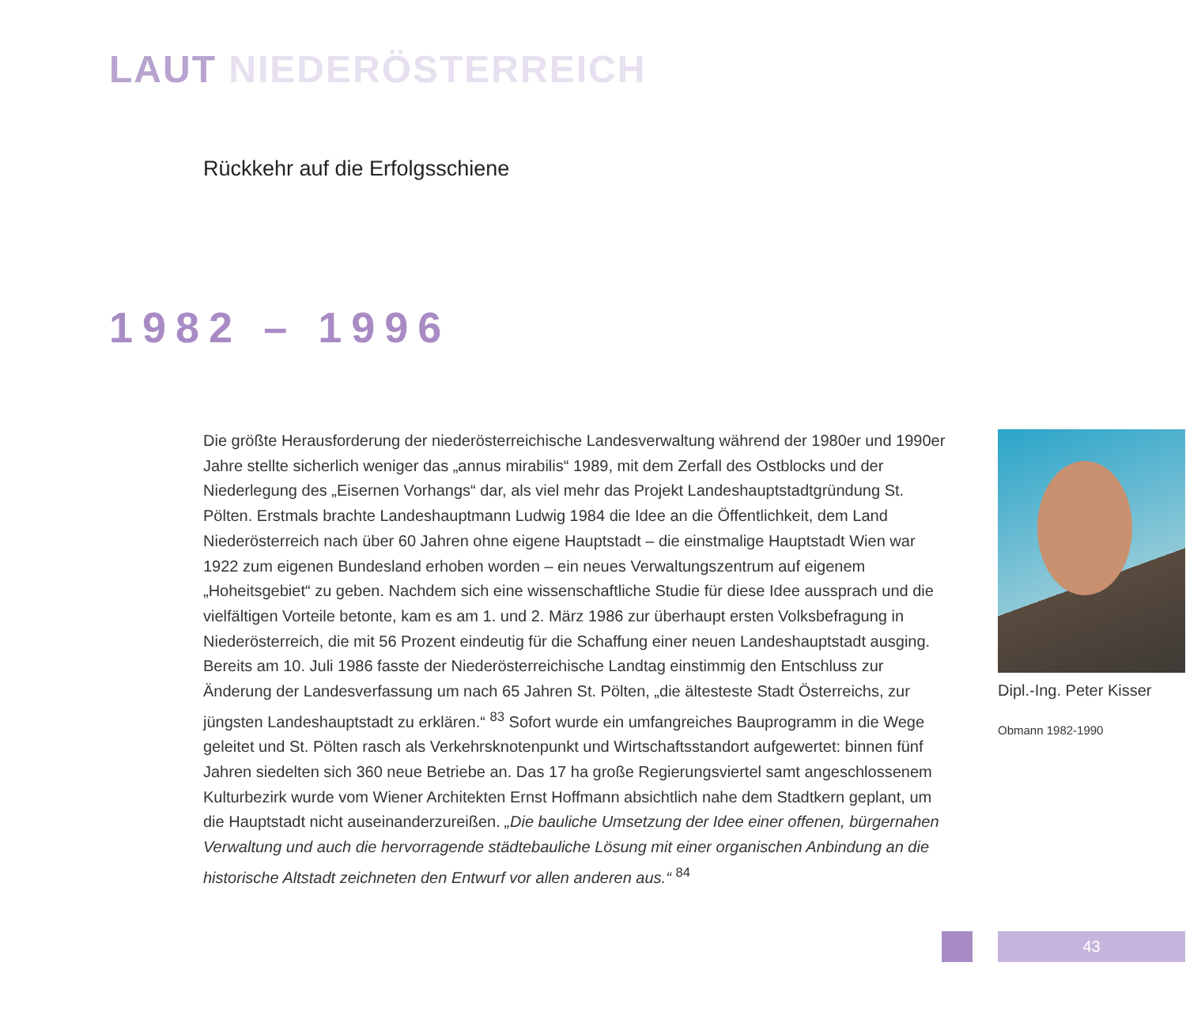LAUT NIEDERÖSTERREICH
Rückkehr auf die Erfolgsschiene
1982 – 1996
Die größte Herausforderung der niederösterreichische Landesverwaltung während der 1980er und 1990er Jahre stellte sicherlich weniger das „annus mirabilis“ 1989, mit dem Zerfall des Ostblocks und der Niederlegung des „Eisernen Vorhangs“ dar, als viel mehr das Projekt Landeshauptstadtgründung St. Pölten. Erstmals brachte Landeshauptmann Ludwig 1984 die Idee an die Öffentlichkeit, dem Land Niederösterreich nach über 60 Jahren ohne eigene Hauptstadt – die einstmalige Hauptstadt Wien war 1922 zum eigenen Bundesland erhoben worden – ein neues Verwaltungszentrum auf eigenem „Hoheitsgebiet“ zu geben. Nachdem sich eine wissenschaftliche Studie für diese Idee aussprach und die vielfältigen Vorteile betonte, kam es am 1. und 2. März 1986 zur überhaupt ersten Volksbefragung in Niederösterreich, die mit 56 Prozent eindeutig für die Schaffung einer neuen Landeshauptstadt ausging. Bereits am 10. Juli 1986 fasste der Niederösterreichische Landtag einstimmig den Entschluss zur Änderung der Landesverfassung um nach 65 Jahren St. Pölten, „die ältesteste Stadt Österreichs, zur jüngsten Landeshauptstadt zu erklären.“ <sup>83</sup> Sofort wurde ein umfangreiches Bauprogramm in die Wege geleitet und St. Pölten rasch als Verkehrsknotenpunkt und Wirtschaftsstandort aufgewertet: binnen fünf Jahren siedelten sich 360 neue Betriebe an. Das 17 ha große Regierungsviertel samt angeschlossenem Kulturbezirk wurde vom Wiener Architekten Ernst Hoffmann absichtlich nahe dem Stadtkern geplant, um die Hauptstadt nicht auseinanderzureißen. „Die bauliche Umsetzung der Idee einer offenen, bürgernahen Verwaltung und auch die hervorragende städtebauliche Lösung mit einer organischen Anbindung an die historische Altstadt zeichneten den Entwurf vor allen anderen aus.“ <sup>84</sup>
Dipl.-Ing. Peter Kisser
Obmann 1982-1990
43